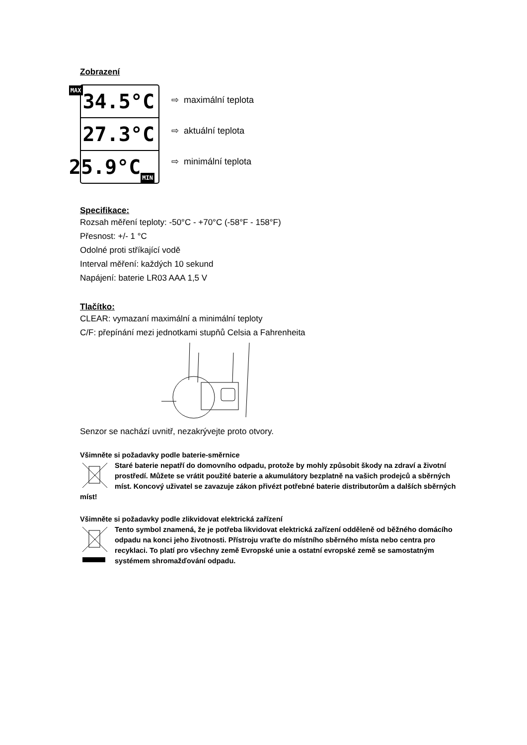Zobrazení
MAX 34.5°C
27.3°C
25.9°C MIN
⇨ maximální teplota
⇨ aktuální teplota
⇨ minimální teplota
Specifikace:
Rozsah měření teploty: -50°C - +70°C (-58°F - 158°F)
Přesnost: +/- 1 °C
Odolné proti stříkající vodě
Interval měření: každých 10 sekund
Napájení: baterie LR03 AAA 1,5 V
Tlačítko:
CLEAR: vymazaní maximální a minimální teploty
C/F: přepínání mezi jednotkami stupňů Celsia a Fahrenheita
Senzor se nachází uvnitř, nezakrývejte proto otvory.
Všimněte si požadavky podle baterie-směrnice
Staré baterie nepatří do domovního odpadu, protože by mohly způsobit škody na zdraví a životní prostředí. Můžete se vrátit použité baterie a akumulátory bezplatně na vašich prodejců a sběrných míst. Koncový uživatel se zavazuje zákon přivézt potřebné baterie distributorům a dalších sběrných míst!
Všimněte si požadavky podle zlikvidovat elektrická zařízení
Tento symbol znamená, že je potřeba likvidovat elektrická zařízení odděleně od běžného domácího odpadu na konci jeho životnosti. Přístroju vraťte do místního sběrného místa nebo centra pro recyklaci. To platí pro všechny země Evropské unie a ostatní evropské země se samostatným systémem shromažďování odpadu.